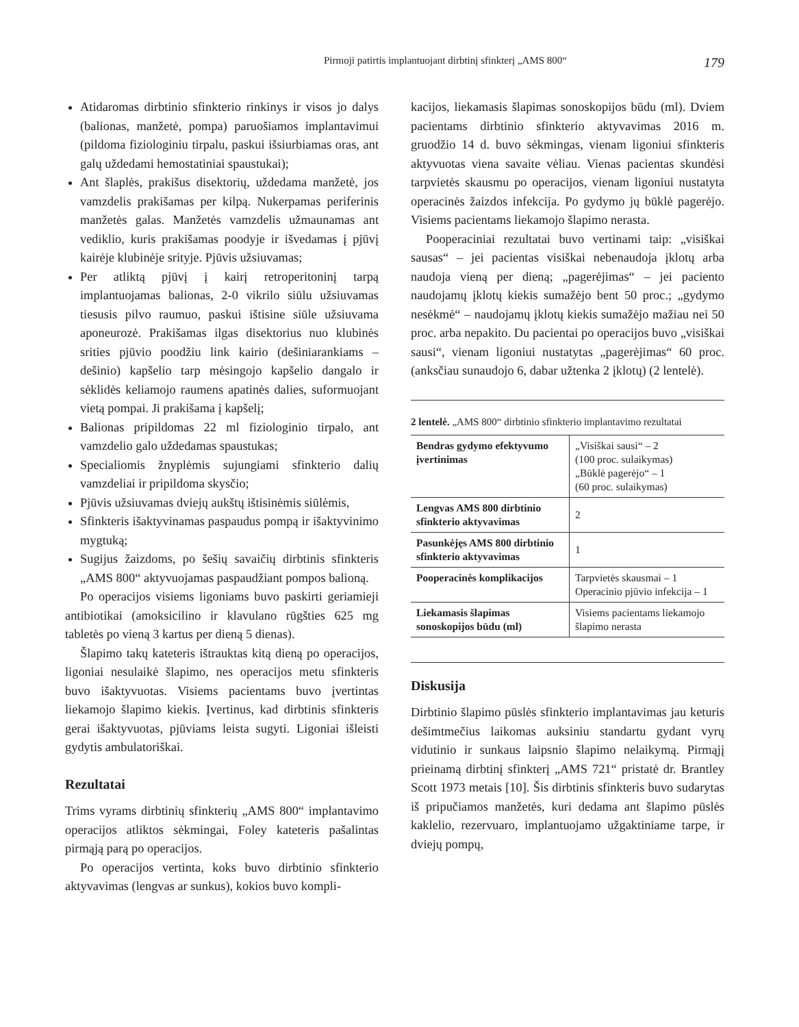Pirmoji patirtis implantuojant dirbtinį sfinkterį „AMS 800“179
Atidaromas dirbtinio sfinkterio rinkinys ir visos jo dalys (balionas, manžetė, pompa) paruošiamos implantavimui (pildoma fiziologiniu tirpalu, paskui išsiurbiamas oras, ant galų uždedami hemostatiniai spaustukai);
Ant šlaplės, prakišus disektorių, uždedama manžetė, jos vamzdelis prakišamas per kilpą. Nukerpamas periferinis manžetės galas. Manžetės vamzdelis užmaunamas ant vediklio, kuris prakišamas poodyje ir išvedamas į pjūvį kairėje klubinėje srityje. Pjūvis užsiuvamas;
Per atliktą pjūvį į kairį retroperitoninį tarpą implantuojamas balionas, 2-0 vikrilo siūlu užsiuvamas tiesusis pilvo raumuo, paskui ištisine siūle užsiuvama aponeurozė. Prakišamas ilgas disektorius nuo klubinės srities pjūvio poodžiu link kairio (dešiniarankiams – dešinio) kapšelio tarp mėsingojo kapšelio dangalo ir sėklidės keliamojo raumens apatinės dalies, suformuojant vietą pompai. Ji prakišama į kapšelį;
Balionas pripildomas 22 ml fiziologinio tirpalo, ant vamzdelio galo uždedamas spaustukas;
Specialiomis žnyplėmis sujungiami sfinkterio dalių vamzdeliai ir pripildoma skysčio;
Pjūvis užsiuvamas dviejų aukštų ištisinėmis siūlėmis,
Sfinkteris išaktyvinamas paspaudus pompą ir išaktyvinimo mygtuką;
Sugijus žaizdoms, po šešių savaičių dirbtinis sfinkteris „AMS 800“ aktyvuojamas paspaudžiant pompos balioną.
Po operacijos visiems ligoniams buvo paskirti geriamieji antibiotikai (amoksicilino ir klavulano rūgšties 625 mg tabletės po vieną 3 kartus per dieną 5 dienas).
Šlapimo takų kateteris ištrauktas kitą dieną po operacijos, ligoniai nesulaikė šlapimo, nes operacijos metu sfinkteris buvo išaktyvuotas. Visiems pacientams buvo įvertintas liekamojo šlapimo kiekis. Įvertinus, kad dirbtinis sfinkteris gerai išaktyvuotas, pjūviams leista sugyti. Ligoniai išleisti gydytis ambulatoriškai.
Rezultatai
Trims vyrams dirbtinių sfinkterių „AMS 800“ implantavimo operacijos atliktos sėkmingai, Foley kateteris pašalintas pirmąją parą po operacijos.
Po operacijos vertinta, koks buvo dirbtinio sfinkterio aktyvavimas (lengvas ar sunkus), kokios buvo kompli-
kacijos, liekamasis šlapimas sonoskopijos būdu (ml). Dviem pacientams dirbtinio sfinkterio aktyvavimas 2016 m. gruodžio 14 d. buvo sėkmingas, vienam ligoniui sfinkteris aktyvuotas viena savaite vėliau. Vienas pacientas skundėsi tarpvietės skausmu po operacijos, vienam ligoniui nustatyta operacinės žaizdos infekcija. Po gydymo jų būklė pagerėjo. Visiems pacientams liekamojo šlapimo nerasta.
Pooperaciniai rezultatai buvo vertinami taip: „visiškai sausas“ – jei pacientas visiškai nebenaudoja įklotų arba naudoja vieną per dieną; „pagerėjimas“ – jei paciento naudojamų įklotų kiekis sumažėjo bent 50 proc.; „gydymo nesėkmė“ – naudojamų įklotų kiekis sumažėjo mažiau nei 50 proc. arba nepakito. Du pacientai po operacijos buvo „visiškai sausi“, vienam ligoniui nustatytas „pagerėjimas“ 60 proc. (anksčiau sunaudojo 6, dabar užtenka 2 įklotų) (2 lentelė).
2 lentelė. „AMS 800“ dirbtinio sfinkterio implantavimo rezultatai
| Bendras gydymo efektyvumo įvertinimas | „Visiškai sausi“ – 2 (100 proc. sulaikymas) „Būklė pagerėjo“ – 1 (60 proc. sulaikymas) |
| Lengvas AMS 800 dirbtinio sfinkterio aktyvavimas | 2 |
| Pasunkėjęs AMS 800 dirbtinio sfinkterio aktyvavimas | 1 |
| Pooperacinės komplikacijos | Tarpvietės skausmai – 1 Operacinio pjūvio infekcija – 1 |
| Liekamasis šlapimas sonoskopijos būdu (ml) | Visiems pacientams liekamojo šlapimo nerasta |
Diskusija
Dirbtinio šlapimo pūslės sfinkterio implantavimas jau keturis dešimtmečius laikomas auksiniu standartu gydant vyrų vidutinio ir sunkaus laipsnio šlapimo nelaikymą. Pirmąjį prieinamą dirbtinį sfinkterį „AMS 721“ pristatė dr. Brantley Scott 1973 metais [10]. Šis dirbtinis sfinkteris buvo sudarytas iš pripučiamos manžetės, kuri dedama ant šlapimo pūslės kaklelio, rezervuaro, implantuojamo užgaktiniame tarpe, ir dviejų pompų,